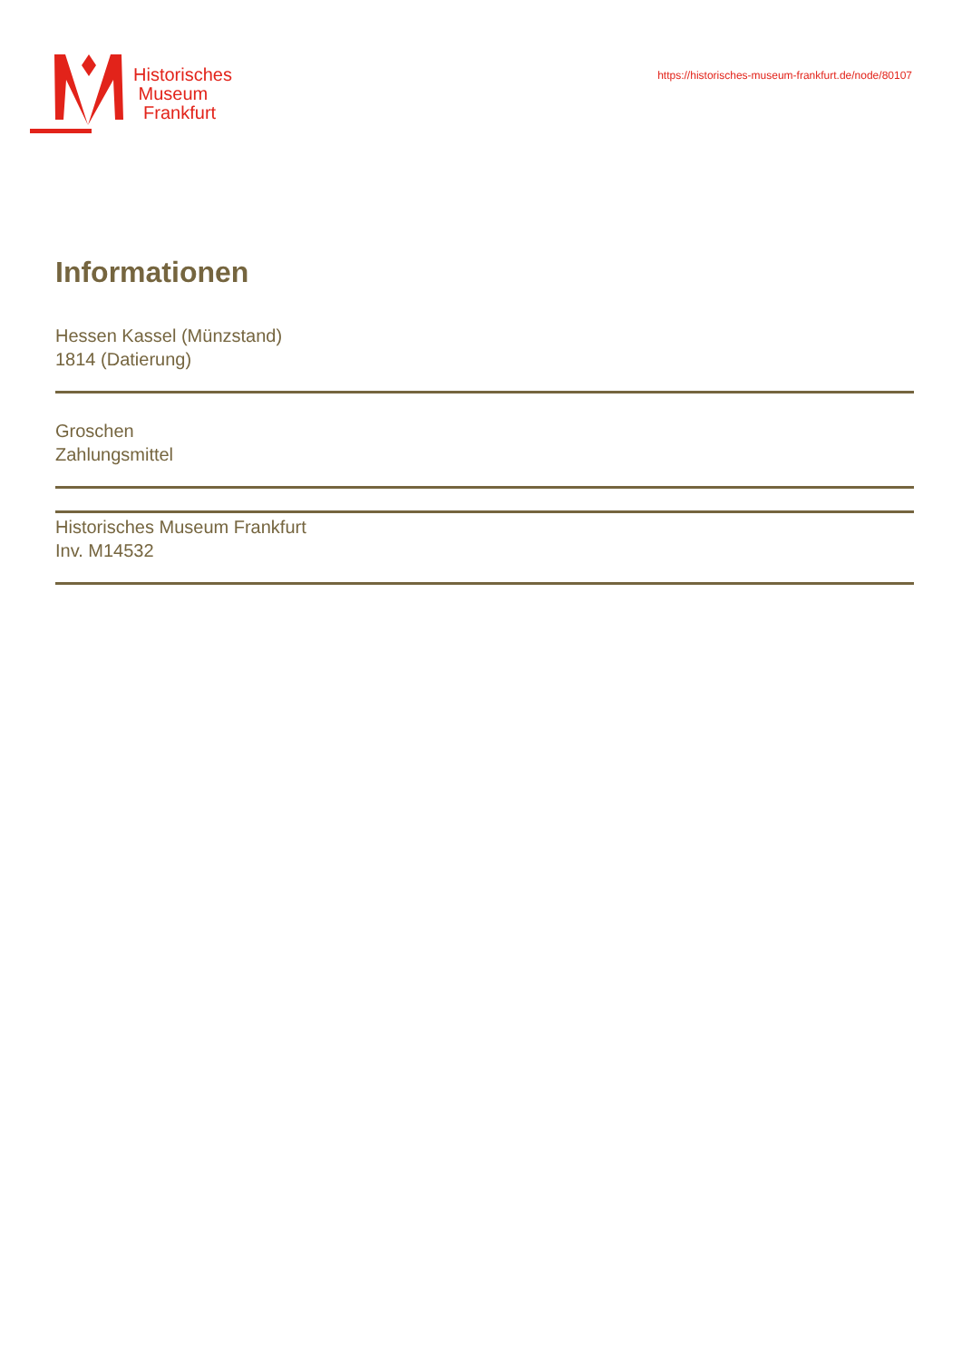Historisches
Museum
Frankfurt
https://historisches-museum-frankfurt.de/node/80107
Informationen
Hessen Kassel (Münzstand)
1814 (Datierung)
Groschen
Zahlungsmittel
Historisches Museum Frankfurt
Inv. M14532